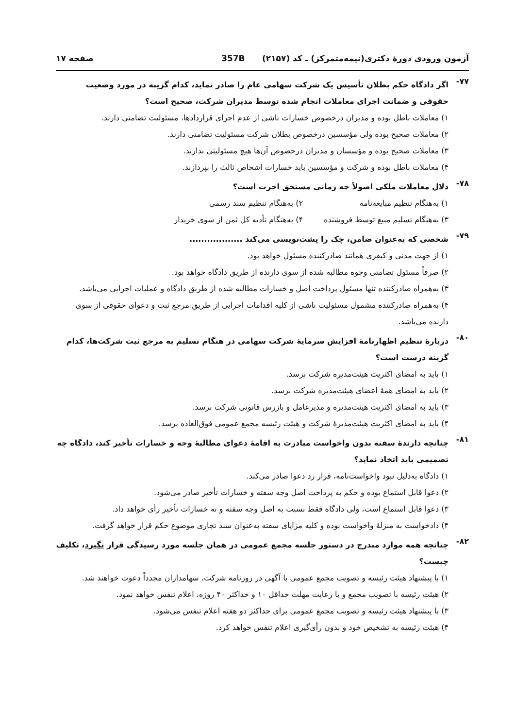آزمون ورودی دورهٔ دکتری(نیمه‌متمرکز) ـ کد (۲۱۵۷) 357B صفحه ۱۷
۷۷-
اگر دادگاه حکم بطلان تأسیس یک شرکت سهامی عام را صادر نماید، کدام گزینه در مورد وضعیت حقوقی و ضمانت اجرای معاملات انجام شده توسط مدیران شرکت، صحیح است؟
۱) معاملات باطل بوده و مدیران درخصوص خسارات ناشی از عدم اجرای قراردادها، مسئولیت تضامنی دارند.
۲) معاملات صحیح بوده ولی مؤسسین درخصوص بطلان شرکت مسئولیت تضامنی دارند.
۳) معاملات صحیح بوده و مؤسسان و مدیران درخصوص آن‌ها هیچ مسئولیتی ندارند.
۴) معاملات باطل بوده و شرکت و مؤسسین باید خسارات اشخاص ثالث را بپردازند.
۷۸-
دلال معاملات ملکی اصولاً چه زمانی مستحق اجرت است؟
۱) به‌هنگام تنظیم مبایعه‌نامه ۲) به‌هنگام تنظیم سند رسمی
۳) به‌هنگام تسلیم مبیع توسط فروشنده
۴) به‌هنگام تأدیه کل ثمن از سوی خریدار
۷۹-
شخصی که به‌عنوان ضامن، چک را پشت‌نویسی می‌کند ..................
۱) از جهت مدنی و کیفری همانند صادرکننده مسئول خواهد بود.
۲) صرفاً مسئول تضامنی وجوه مطالبه شده از سوی دارنده از طریق دادگاه خواهد بود.
۳) به‌همراه صادرکننده تنها مسئول پرداخت اصل و خسارات مطالبه شده از طریق دادگاه و عملیات اجرایی می‌باشد.
۴) به‌همراه صادرکننده مشمول مسئولیت ناشی از کلیه اقدامات اجرایی از طریق مرجع ثبت و دعوای حقوقی از سوی دارنده می‌باشد.
۸۰-
دربارهٔ تنظیم اظهارنامهٔ افزایش سرمایهٔ شرکت سهامی در هنگام تسلیم به مرجع ثبت شرکت‌ها، کدام گزینه درست است؟
۱) باید به امضای اکثریت هیئت‌مدیره شرکت برسد.
۲) باید به امضای همهٔ اعضای هیئت‌مدیره شرکت برسد.
۳) باید به امضای اکثریت هیئت‌مدیره و مدیرعامل و بازرس قانونی شرکت برسد.
۴) باید به امضای اکثریت هیئت‌مدیرهٔ شرکت و هیئت رئیسه مجمع عمومی فوق‌العاده برسد.
۸۱-
چنانچه دارندهٔ سفته بدون واخواست مبادرت به اقامهٔ دعوای مطالبهٔ وجه و خسارات تأخیر کند، دادگاه چه تصمیمی باید اتخاذ نماید؟
۱) دادگاه به‌دلیل نبود واخواست‌نامه، قرار رد دعوا صادر می‌کند.
۲) دعوا قابل استماع بوده و حکم به پرداخت اصل وجه سفته و خسارات تأخیر صادر می‌شود.
۳) دعوا قابل استماع است، ولی دادگاه فقط نسبت به اصل وجه سفته و نه خسارات تأخیر رأی خواهد داد.
۴) دادخواست به منزلهٔ واخواست بوده و کلیه مزایای سفته به‌عنوان سند تجاری موضوع حکم قرار خواهد گرفت.
۸۲-
چنانچه همه موارد مندرج در دستور جلسه مجمع عمومی در همان جلسه مورد رسیدگی قرار نگیرد، تکلیف چیست؟
۱) با پیشنهاد هیئت رئیسه و تصویب مجمع عمومی با آگهی در روزنامه شرکت، سهامداران مجدداً دعوت خواهند شد.
۲) هیئت رئیسه با تصویب مجمع و با رعایت مهلت حداقل ۱۰ و حداکثر ۴۰ روزه، اعلام تنفس خواهد نمود.
۳) با پیشنهاد هیئت رئیسه و تصویب مجمع عمومی برای حداکثر دو هفته اعلام تنفس می‌شود.
۴) هیئت رئیسه به تشخیص خود و بدون رأی‌گیری اعلام تنفس خواهد کرد.